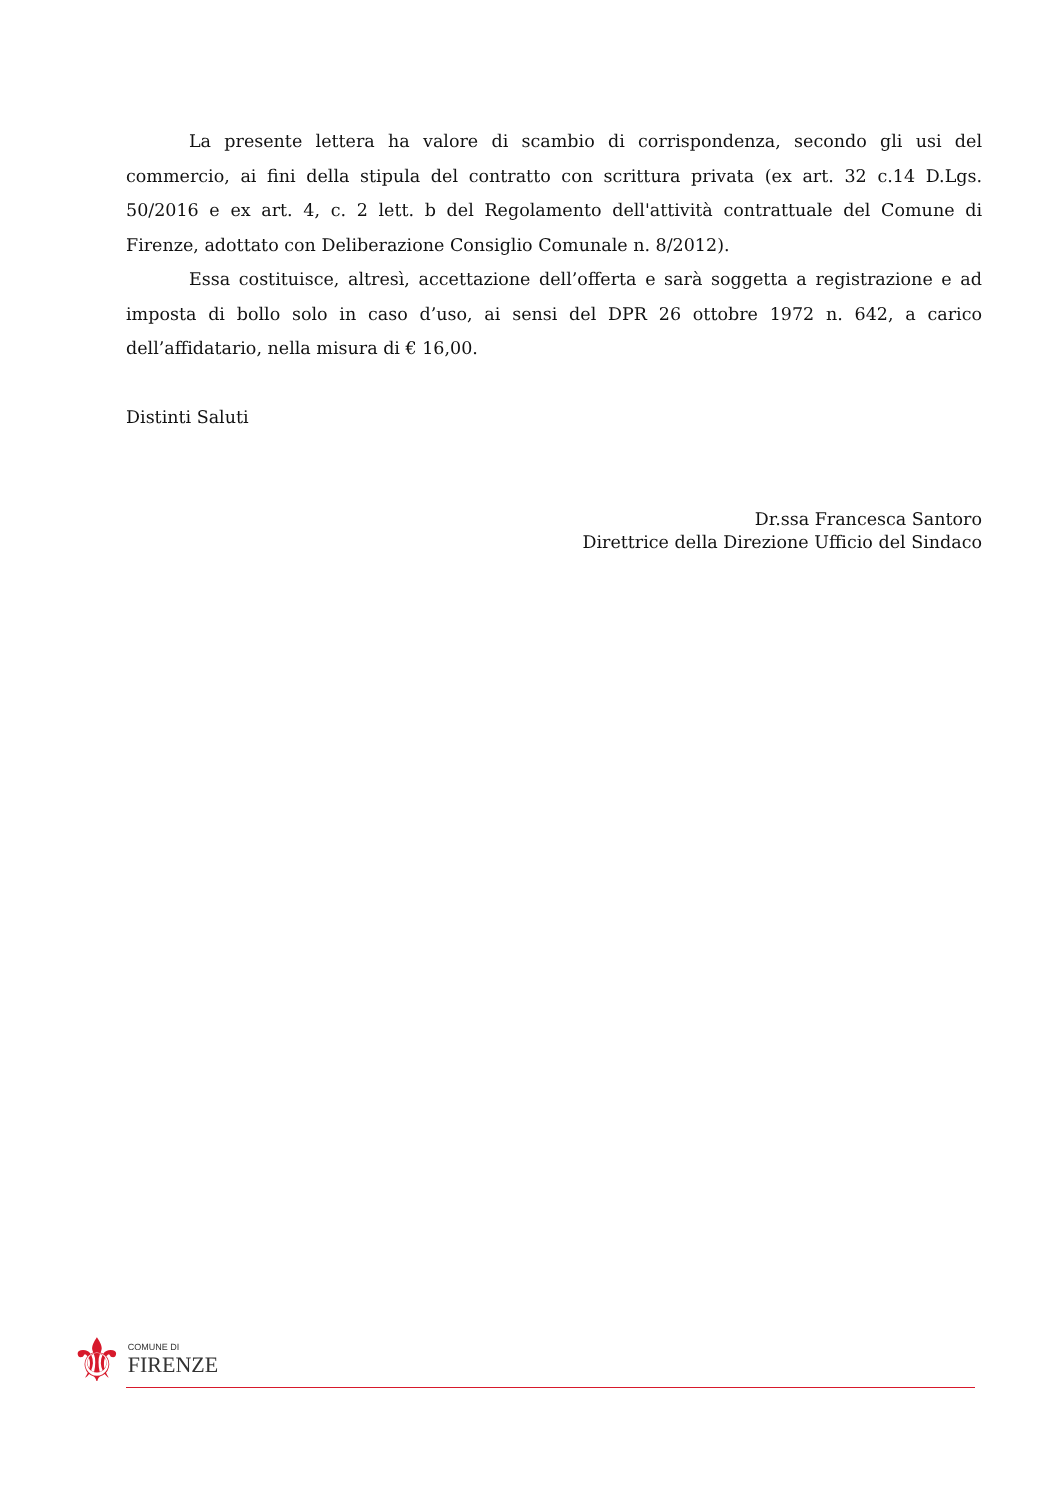La presente lettera ha valore di scambio di corrispondenza, secondo gli usi del commercio, ai fini della stipula del contratto con scrittura privata (ex art. 32 c.14 D.Lgs. 50/2016 e ex art. 4, c. 2 lett. b del Regolamento dell'attività contrattuale del Comune di Firenze, adottato con Deliberazione Consiglio Comunale n. 8/2012).
Essa costituisce, altresì, accettazione dell’offerta e sarà soggetta a registrazione e ad imposta di bollo solo in caso d’uso, ai sensi del DPR 26 ottobre 1972 n. 642, a carico dell’affidatario, nella misura di € 16,00.
Distinti Saluti
Dr.ssa Francesca Santoro
Direttrice della Direzione Ufficio del Sindaco
⚜
COMUNE DI
FIRENZE